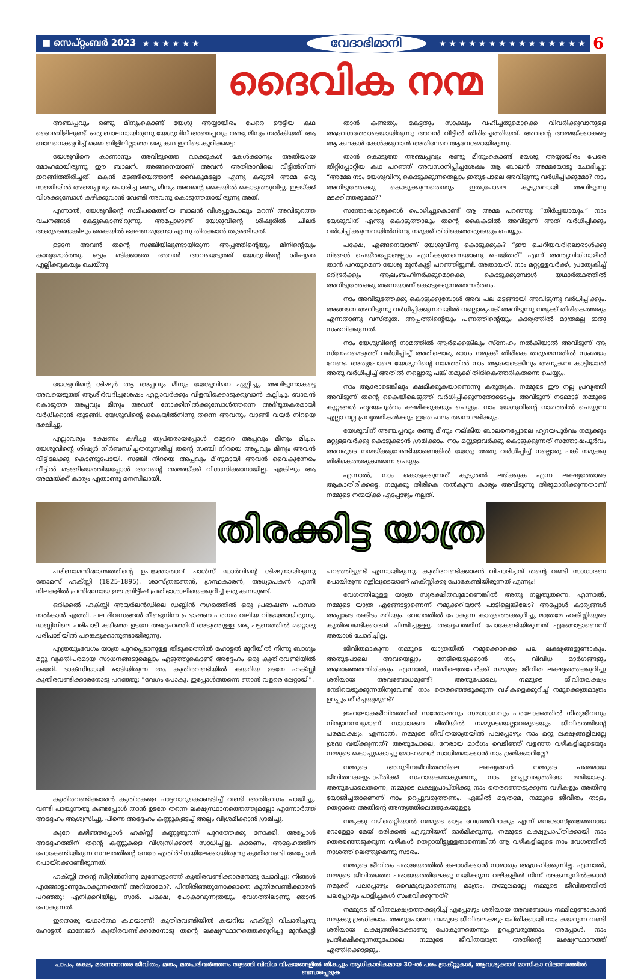■ സെപ്റ്റംബർ 2023 ★★★★★★ വേദാഭിമാനി ★★★★★★★★★★★★★★★ 6
ദൈവിക നന്മ
അഞ്ചപ്പവും രണ്ടു മീനുംകൊണ്ട് യേശു അയ്യായിരം പേരെ ഊട്ടിയ കഥ ബൈബിളിലുണ്ട്. ഒരു ബാലനായിരുന്നു യേശുവിന് അഞ്ചപ്പവും രണ്ടു മീനും നൽകിയത്. ആ ബാലനെക്കുറിച്ച് ബൈബിളിലില്ലാത്ത ഒരു കഥ ഇവിടെ കുറിക്കട്ടെ:
യേശുവിനെ കാണാനും അവിടുത്തെ വാക്കുകൾ കേൾക്കാനും അതിയായ മോഹമായിരുന്നു ഈ ബാലന്. അങ്ങനെയാണ് അവൻ അതിരാവിലെ വീട്ടിൽനിന്ന് ഇറങ്ങിത്തിരിച്ചത്. മകൻ മടങ്ങിയെത്താൻ വൈകുമല്ലോ എന്നു കരുതി അമ്മ ഒരു സഞ്ചിയിൽ അഞ്ചപ്പവും പൊരിച്ച രണ്ടു മീനും അവന്റെ കൈയിൽ കൊടുത്തുവിട്ടു. ഇടയ്ക്ക് വിശക്കുമ്പോൾ കഴിക്കുവാൻ വേണ്ടി അവനു കൊടുത്തതായിരുന്നു അത്.
എന്നാൽ, യേശുവിന്റെ സമീപമെത്തിയ ബാലൻ വിശപ്പുപോലും മറന്ന് അവിടുത്തെ വചനങ്ങൾ കേട്ടുകൊണ്ടിരുന്നു. അപ്പോഴാണ് യേശുവിന്റെ ശിഷ്യരിൽ ചിലർ ആരുടെയെങ്കിലും കൈയിൽ ഭക്ഷണമുണ്ടോ എന്നു തിരക്കാൻ തുടങ്ങിയത്.
ഉടനേ അവൻ തന്റെ സഞ്ചിയിലുണ്ടായിരുന്ന അപ്പത്തിന്റെയും മീനിന്റെയും കാര്യമോർത്തു. ഒട്ടും മടിക്കാതെ അവൻ അവയെടുത്ത് യേശുവിന്റെ ശിഷ്യരെ ഏല്പിക്കുകയും ചെയ്തു.
യേശുവിന്റെ ശിഷ്യർ ആ അപ്പവും മീനും യേശുവിനെ ഏല്പിച്ചു. അവിടുന്നാകട്ടെ അവയെടുത്ത് ആശീർവദിച്ചശേഷം എല്ലാവർക്കും വിളമ്പിക്കൊടുക്കുവാൻ കല്പിച്ചു. ബാലൻ കൊടുത്ത അപ്പവും മീനും അവൻ നോക്കിനിൽക്കുമ്പോൾത്തന്നെ അദ്ഭുതകരമായി വർധിക്കാൻ തുടങ്ങി. യേശുവിന്റെ കൈയിൽനിന്നു തന്നെ അവനും വാങ്ങി വയർ നിറയെ ഭക്ഷിച്ചു.
എല്ലാവരും ഭക്ഷണം കഴിച്ചു തൃപ്തരായപ്പോൾ ഒട്ടേറെ അപ്പവും മീനും മിച്ചം. യേശുവിന്റെ ശിഷ്യർ നിർബന്ധിച്ചതനുസരിച്ച് തന്റെ സഞ്ചി നിറയെ അപ്പവും മീനും അവൻ വീട്ടിലേക്കു കൊണ്ടുപോയി. സഞ്ചി നിറയെ അപ്പവും മീനുമായി അവൻ വൈകുന്നേരം വീട്ടിൽ മടങ്ങിയെത്തിയപ്പോൾ അവന്റെ അമ്മയ്ക്ക് വിശ്വസിക്കാനായില്ല. എങ്കിലും ആ അമ്മയ്ക്ക് കാര്യം ഏതാണ്ടു മനസിലായി.
താൻ കണ്ടതും കേട്ടതും സാക്ഷ്യം വഹിച്ചതുമൊക്കെ വിവരിക്കുവാനുള്ള ആവേശത്തോടെയായിരുന്നു അവൻ വീട്ടിൽ തിരിച്ചെത്തിയത്. അവന്റെ അമ്മയ്ക്കാകട്ടെ ആ കഥകൾ കേൾക്കുവാൻ അതിലേറെ ആവേശമായിരുന്നു.
താൻ കൊടുത്ത അഞ്ചപ്പവും രണ്ടു മീനുംകൊണ്ട് യേശു അയ്യായിരം പേരെ തീറ്റിപ്പോറ്റിയ കഥ പറഞ്ഞ് അവസാനിപ്പിച്ചശേഷം ആ ബാലൻ അമ്മയോടു ചോദിച്ചു: “അമ്മേ നാം യേശുവിനു കൊടുക്കുന്നതെല്ലാം ഇതുപോലെ അവിടുന്നു വർധിപ്പിക്കുമോ? നാം അവിടുത്തേക്കു കൊടുക്കുന്നതെന്തും ഇതുപോലെ കൂടുതലായി അവിടുന്നു മടക്കിത്തരുമോ?”
സന്തോഷാശ്രുക്കൾ പൊഴിച്ചുകൊണ്ട് ആ അമ്മ പറഞ്ഞു: “തീർച്ചയായും.” നാം യേശുവിന് എന്തു കൊടുത്താലും തന്റെ കൈകളിൽ അവിടുന്ന് അത് വർധിപ്പിക്കും വർധിപ്പിക്കുന്നവയിൽനിന്നു നമുക്ക് തിരികെത്തരുകയും ചെയ്യും.
പക്ഷേ, എങ്ങനെയാണ് യേശുവിനു കൊടുക്കുക? “ഈ ചെറിയവരിലൊരാൾക്കു നിങ്ങൾ ചെയ്തപ്പോഴെല്ലാം എനിക്കുതന്നെയാണു ചെയ്തത്” എന്ന് അന്ത്യവിധിനാളിൽ താൻ പറയുമെന്ന് യേശു മുൻകൂട്ടി പറഞ്ഞിട്ടുണ്ട്. അതായത്, നാം മറ്റുള്ളവർക്ക്, പ്രത്യേകിച്ച് ദരിദ്രർക്കും ആലംബഹീനർക്കുമൊക്കെ, കൊടുക്കുമ്പോൾ യഥാർത്ഥത്തിൽ അവിടുത്തേക്കു തന്നെയാണ് കൊടുക്കുന്നതെന്നർത്ഥം.
നാം അവിടുത്തേക്കു കൊടുക്കുമ്പോൾ അവ പല മടങ്ങായി അവിടുന്നു വർധിപ്പിക്കും. അങ്ങനെ അവിടുന്നു വർധിപ്പിക്കുന്നവയിൽ നല്ലൊരുപങ്ക് അവിടുന്നു നമുക്ക് തിരികെത്തരും എന്നതാണു വസ്തുത. അപ്പത്തിന്റെയും പണത്തിന്റെയും കാര്യത്തിൽ മാത്രമല്ല ഇതു സംഭവിക്കുന്നത്.
നാം യേശുവിന്റെ നാമത്തിൽ ആർക്കെങ്കിലും സ്നേഹം നൽകിയാൽ അവിടുന്ന് ആ സ്നേഹമെടുത്ത് വർധിപ്പിച്ച് അതിലൊരു ഭാഗം നമുക്ക് തിരികെ തരുമെന്നതിൽ സംശയം വേണ്ട. അതുപോലെ യേശുവിന്റെ നാമത്തിൽ നാം ആരോടെങ്കിലും അനുകമ്പ കാട്ടിയാൽ അതു വർധിപ്പിച്ച് അതിൽ നല്ലൊരു പങ്ക് നമുക്ക് തിരികെത്തരികതന്നെ ചെയ്യും.
നാം ആരോടെങ്കിലും ക്ഷമിക്കുകയാണെന്നു കരുതുക. നമ്മുടെ ഈ നല്ല പ്രവൃത്തി അവിടുന്ന് തന്റെ കൈയിലെടുത്ത് വർധിപ്പിക്കുന്നതോടൊപ്പം അവിടുന്ന് നമ്മോട് നമ്മുടെ കുറ്റങ്ങൾ ഹൃദയപൂർവം ക്ഷമിക്കുകയും ചെയ്യും. നാം യേശുവിന്റെ നാമത്തിൽ ചെയ്യുന്ന എല്ലാ നല്ല പ്രവൃത്തികൾക്കും ഇതേ ഫലം തന്നെ ലഭിക്കും.
യേശുവിന് അഞ്ചപ്പവും രണ്ടു മീനും നല്കിയ ബാലനെപ്പോലെ ഹൃദയപൂർവം നമുക്കും മറ്റുള്ളവർക്കു കൊടുക്കാൻ ശ്രമിക്കാം. നാം മറ്റുള്ളവർക്കു കൊടുക്കുന്നത് സന്തോഷപൂർവം അവരുടെ നന്മയ്ക്കുവേണ്ടിയാണെങ്കിൽ യേശു അതു വർധിപ്പിച്ച് നല്ലൊരു പങ്ക് നമുക്കു തിരികെത്തരുകതന്നെ ചെയ്യും.
എന്നാൽ, നാം കൊടുക്കുന്നത് കൂടുതൽ ലഭിക്കുക എന്ന ലക്ഷ്യത്തോടെ ആകാതിരിക്കട്ടെ. നമുക്കു തിരികെ നൽകുന്ന കാര്യം അവിടുന്നു തീരുമാനിക്കുന്നതാണ് നമ്മുടെ നന്മയ്ക്ക് എപ്പോഴും നല്ലത്.
തിരക്കിട്ട യാത്ര
പരിണാമസിദ്ധാന്തത്തിന്റെ ഉപജ്ഞാതാവ് ചാൾസ് ഡാർവിന്റെ ശിഷ്യനായിരുന്നു തോമസ് ഹക്സ്ലി (1825-1895). ശാസ്ത്രജ്ഞൻ, ഗ്രന്ഥകാരൻ, അധ്യാപകൻ എന്നീ നിലകളിൽ പ്രസിദ്ധനായ ഈ ബ്രിട്ടീഷ് പ്രതിഭാശാലിയെക്കുറിച്ച് ഒരു കഥയുണ്ട്.
ഒരിക്കൽ ഹക്സ്ലി അയർലൻഡിലെ ഡബ്ലിൻ നഗരത്തിൽ ഒരു പ്രഭാഷണ പരമ്പര നൽകാൻ എത്തി. പല ദിവസങ്ങൾ നീണ്ടുനിന്ന പ്രഭാഷണ പരമ്പര വലിയ വിജയമായിരുന്നു. ഡബ്ലിനിലെ പരിപാടി കഴിഞ്ഞ ഉടനേ അദ്ദേഹത്തിന് അടുത്തുള്ള ഒരു പട്ടണത്തിൽ മറ്റൊരു പരിപാടിയിൽ പങ്കെടുക്കാനുണ്ടായിരുന്നു.
എത്രയുംവേഗം യാത്ര പുറപ്പെടാനുള്ള തിടുക്കത്തിൽ ഹോട്ടൽ മുറിയിൽ നിന്നു ബാഗും മറ്റു വ്യക്തിപരമായ സാധനങ്ങളുമെല്ലാം എടുത്തുകൊണ്ട് അദ്ദേഹം ഒരു കുതിരവണ്ടിയിൽ കയറി. ടാക്സിയായി ഓടിയിരുന്ന ആ കുതിരവണ്ടിയിൽ കയറിയ ഉടനേ ഹക്സ്ലി കുതിരവണ്ടിക്കാരനോടു പറഞ്ഞു: “വേഗം പോകു. ഇപ്പോൾത്തന്നെ ഞാൻ വളരെ ലേറ്റായി”.
കുതിരവണ്ടിക്കാരൻ കുതിരകളെ ചാട്ടവാറുകൊണ്ടടിച്ച് വണ്ടി അതിവേഗം പായിച്ചു. വണ്ടി പായുന്നതു കണ്ടപ്പോൾ താൻ ഉടനേ തന്നെ ലക്ഷ്യസ്ഥാനത്തെത്തുമല്ലോ എന്നോർത്ത് അദ്ദേഹം ആശ്വസിച്ചു. പിന്നെ അദ്ദേഹം കണ്ണുകളടച്ച് അല്പം വിശ്രമിക്കാൻ ശ്രമിച്ചു.
കുറേ കഴിഞ്ഞപ്പോൾ ഹക്സ്ലി കണ്ണുതുറന്ന് പുറത്തേക്കു നോക്കി. അപ്പോൾ അദ്ദേഹത്തിന് തന്റെ കണ്ണുകളെ വിശ്വസിക്കാൻ സാധിച്ചില്ല. കാരണം, അദ്ദേഹത്തിന് പോകേണ്ടിയിരുന്ന സ്ഥലത്തിന്റെ നേരേ എതിർദിശയിലേക്കായിരുന്നു കുതിരവണ്ടി അപ്പോൾ പൊയ്ക്കൊണ്ടിരുന്നത്.
ഹക്സ്ലി തന്റെ സീറ്റിൽനിന്നു മുന്നോട്ടാഞ്ഞ് കുതിരവണ്ടിക്കാരനോടു ചോദിച്ചു: നിങ്ങൾ എങ്ങോട്ടാണുപോകുന്നതെന്ന് അറിയാമോ?. പിന്തിരിഞ്ഞുനോക്കാതെ കുതിരവണ്ടിക്കാരൻ പറഞ്ഞു: എനിക്കറിയില്ല, സാർ. പക്ഷേ, പോകാവുന്നത്രയും വേഗത്തിലാണു ഞാൻ പോകുന്നത്.
ഇതൊരു യഥാർത്ഥ കഥയാണ്! കുതിരവണ്ടിയിൽ കയറിയ ഹക്സ്ലി വിചാരിച്ചതു ഹോട്ടൽ മാനേജർ കുതിരവണ്ടിക്കാരനോടു തന്റെ ലക്ഷ്യസ്ഥാനത്തെക്കുറിച്ചു മുൻകൂട്ടി പറഞ്ഞിട്ടുണ്ട് എന്നായിരുന്നു. കുതിരവണ്ടിക്കാരൻ വിചാരിച്ചത് തന്റെ വണ്ടി സാധാരണ പോയിരുന്ന റൂട്ടിലൂടെയാണ് ഹക്സ്ലിക്കു പോകേണ്ടിയിരുന്നത് എന്നും!
വേഗത്തിലുള്ള യാത്ര സുരക്ഷിതവുമാണെങ്കിൽ അതു നല്ലതുതന്നെ. എന്നാൽ, നമ്മുടെ യാത്ര എങ്ങോട്ടാണെന്ന് നമുക്കറിയാൻ പാടില്ലെങ്കിലോ? അപ്പോൾ കാര്യങ്ങൾ അപ്പാടെ തകിടം മറിയും. വേഗത്തിൽ പോകുന്ന കാര്യത്തെക്കുറിച്ചു മാത്രമേ ഹക്സ്ലിയുടെ കുതിരവണ്ടിക്കാരൻ ചിന്തിച്ചുള്ളു. അദ്ദേഹത്തിന് പോകേണ്ടിയിരുന്നത് എങ്ങോട്ടാണെന്ന് അയാൾ ചോദിച്ചില്ല.
ജീവിതമാകുന്ന നമ്മുടെ യാത്രയിൽ നമുക്കൊക്കെ പല ലക്ഷ്യങ്ങളുണ്ടാകും. അതുപോലെ അവയെല്ലാം നേടിയെടുക്കാൻ നാം വിവിധ മാർഗങ്ങളും ആരാഞ്ഞെന്നിരിക്കും. എന്നാൽ, നമ്മിലെത്രപേർക്ക് നമ്മുടെ ജീവിത ലക്ഷ്യത്തെക്കുറിച്ചു ശരിയായ അവബോധമുണ്ട്? അതുപോലെ, നമ്മുടെ ജീവിതലക്ഷ്യം നേടിയെടുക്കുന്നതിനുവേണ്ടി നാം തെരഞ്ഞെടുക്കുന്ന വഴികളെക്കുറിച്ച് നമുക്കെത്രമാത്രം ഉറപ്പും തീർച്ചയുമുണ്ട്?
ഇഹലോകജീവിതത്തിൽ സന്തോഷവും സമാധാനവും പരലോകത്തിൽ നിത്യജീവനും നിത്യാനന്ദവുമാണ് സാധാരണ രീതിയിൽ നമ്മുടെയെല്ലാവരുടെയും ജീവിതത്തിന്റെ പരമലക്ഷ്യം. എന്നാൽ, നമ്മുടെ ജീവിതയാത്രയിൽ പലപ്പോഴും നാം മറ്റു ലക്ഷ്യങ്ങളിലല്ലേ ശ്രദ്ധ വയ്ക്കുന്നത്? അതുപോലെ, നേരായ മാർഗം വെടിഞ്ഞ് വളഞ്ഞ വഴികളിലൂടെയും നമ്മുടെ കൊച്ചുകൊച്ചു മോഹങ്ങൾ സാധിതമാക്കാൻ നാം ശ്രമിക്കാറില്ലേ?
നമ്മുടെ അനുദിനജീവിതത്തിലെ ലക്ഷ്യങ്ങൾ നമ്മുടെ പരമമായ ജീവിതലക്ഷ്യപ്രാപ്തിക്ക് സഹായകമാകുമെന്നു നാം ഉറപ്പുവരുത്തിയേ മതിയാകൂ. അതുപോലെതന്നെ, നമ്മുടെ ലക്ഷ്യപ്രാപ്തിക്കു നാം തെരഞ്ഞെടുക്കുന്ന വഴികളും അതിനു യോജിച്ചതാണെന്ന് നാം ഉറപ്പുവരുത്തണം. എങ്കിൽ മാത്രമേ, നമ്മുടെ ജീവിതം താളം തെറ്റാതെ അതിന്റെ അന്ത്യത്തിലെത്തുകയുള്ളു.
നമുക്കു വഴിതെറ്റിയാൽ നമ്മുടെ ഓട്ടം വേഗത്തിലാകും എന്ന് മനഃശാസ്ത്രജ്ഞനായ റോള്ളോ മേയ് ഒരിക്കൽ എഴുതിയത് ഓർമിക്കുന്നു. നമ്മുടെ ലക്ഷ്യപ്രാപ്തിക്കായി നാം തെരഞ്ഞെടുക്കുന്ന വഴികൾ തെറ്റായിട്ടുള്ളതാണെങ്കിൽ ആ വഴികളിലൂടെ നാം വേഗത്തിൽ നാശത്തിലെത്തുമെന്നു സാരം.
നമ്മുടെ ജീവിതം പരാജയത്തിൽ കലാശിക്കാൻ നാമാരും ആഗ്രഹിക്കുന്നില്ല. എന്നാൽ, നമ്മുടെ ജീവിതത്തെ പരാജയത്തിലേക്കു നയിക്കുന്ന വഴികളിൽ നിന്ന് അകന്നുനിൽക്കാൻ നമുക്ക് പലപ്പോഴും വൈമുഖ്യമാണെന്നു മാത്രം. തന്മൂലമല്ലേ നമ്മുടെ ജീവിതത്തിൽ പലപ്പോഴും പാളിച്ചകൾ സംഭവിക്കുന്നത്?
നമ്മുടെ ജീവിതലക്ഷ്യത്തെക്കുറിച്ച് എപ്പോഴും ശരിയായ അവബോധം നമ്മിലുണ്ടാകാൻ നമുക്കു ശ്രദ്ധിക്കാം. അതുപോലെ, നമ്മുടെ ജീവിതലക്ഷ്യപ്രാപ്തിക്കായി നാം കയറുന്ന വണ്ടി ശരിയായ ലക്ഷ്യത്തിലേക്കാണു പോകുന്നതെന്നും ഉറപ്പുവരുത്താം. അപ്പോൾ, നാം പ്രതീക്ഷിക്കുന്നതുപോലെ നമ്മുടെ ജീവിതയാത്ര അതിന്റെ ലക്ഷ്യസ്ഥാനത്ത് എത്തിക്കൊള്ളും.
പാപം, രക്ഷ, മരണാനന്തര ജീവിതം, മതം, മതപരിവർത്തനം തുടങ്ങി വിവിധ വിഷയങ്ങളിൽ തികച്ചും ആധികാരികമായ 30-ൽ പരം ട്രാക്റ്റുകൾ, ആവശ്യക്കാർ മാസികാ വിലാസത്തിൽ ബന്ധപ്പെടുക